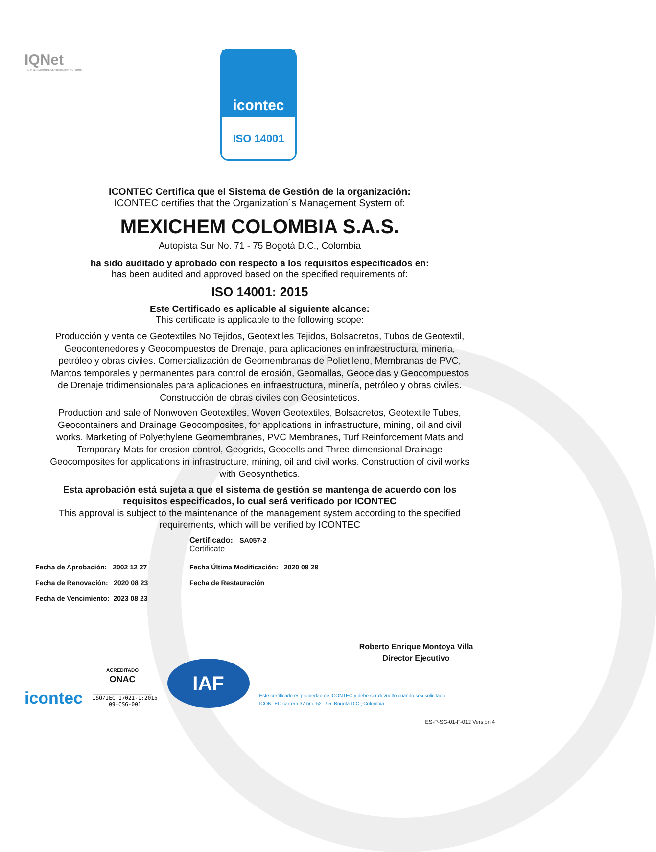IQNet
THE INTERNATIONAL CERTIFICATION NETWORK
icontec
ISO 14001
ICONTEC Certifica que el Sistema de Gestión de la organización:
ICONTEC certifies that the Organization´s Management System of:
MEXICHEM COLOMBIA S.A.S.
Autopista Sur No. 71 - 75 Bogotá D.C., Colombia
ha sido auditado y aprobado con respecto a los requisitos especificados en:
has been audited and approved based on the specified requirements of:
ISO 14001: 2015
Este Certificado es aplicable al siguiente alcance:
This certificate is applicable to the following scope:
Producción y venta de Geotextiles No Tejidos, Geotextiles Tejidos, Bolsacretos, Tubos de Geotextil, Geocontenedores y Geocompuestos de Drenaje, para aplicaciones en infraestructura, minería, petróleo y obras civiles. Comercialización de Geomembranas de Polietileno, Membranas de PVC, Mantos temporales y permanentes para control de erosión, Geomallas, Geoceldas y Geocompuestos de Drenaje tridimensionales para aplicaciones en infraestructura, minería, petróleo y obras civiles. Construcción de obras civiles con Geosinteticos.
Production and sale of Nonwoven Geotextiles, Woven Geotextiles, Bolsacretos, Geotextile Tubes, Geocontainers and Drainage Geocomposites, for applications in infrastructure, mining, oil and civil works. Marketing of Polyethylene Geomembranes, PVC Membranes, Turf Reinforcement Mats and Temporary Mats for erosion control, Geogrids, Geocells and Three-dimensional Drainage Geocomposites for applications in infrastructure, mining, oil and civil works. Construction of civil works with Geosynthetics.
Esta aprobación está sujeta a que el sistema de gestión se mantenga de acuerdo con los requisitos especificados, lo cual será verificado por ICONTEC
This approval is subject to the maintenance of the management system according to the specified requirements, which will be verified by ICONTEC
Certificado: SA057-2
Certificate
Fecha de Aprobación: 2002 12 27
Fecha de Renovación: 2020 08 23
Fecha de Vencimiento: 2023 08 23
Fecha Última Modificación: 2020 08 28
Fecha de Restauración
Roberto Enrique Montoya Villa
Director Ejecutivo
icontec
ACREDITADO
ONAC
ISO/IEC 17021-1:2015
09-CSG-001
IAF
Este certificado es propiedad de ICONTEC y debe ser devuelto cuando sea solicitado
ICONTEC carrera 37 nro. 52 - 95. Bogotá D.C., Colombia
ES-P-SG-01-F-012 Versión 4